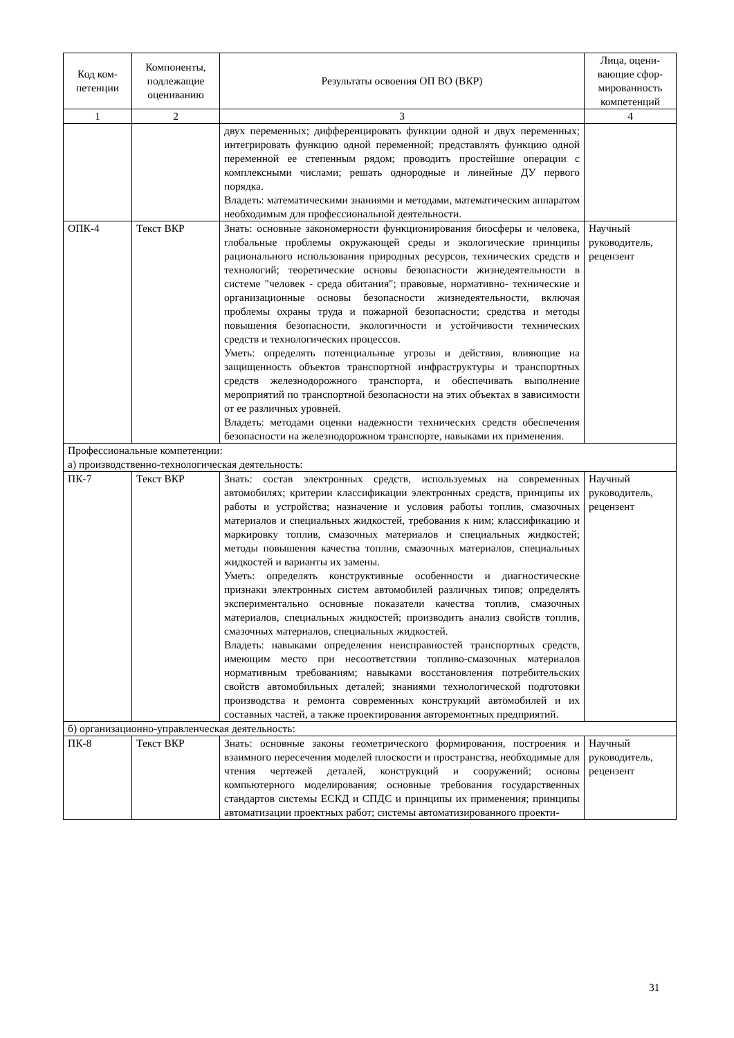| Код ком- петенции | Компоненты, подлежащие оцениванию | Результаты освоения ОП ВО (ВКР) | Лица, оцени-вающие сфор-мированность компетенций |
| --- | --- | --- | --- |
| 1 | 2 | 3 | 4 |
| | | двух переменных; дифференцировать функции одной и двух переменных; интегрировать функцию одной переменной; представлять функцию одной переменной ее степенным рядом; проводить простейшие операции с комплексными числами; решать однородные и линейные ДУ первого порядка. Владеть: математическими знаниями и методами, математическим аппаратом необходимым для профессиональной деятельности. | |
| ОПК-4 | Текст ВКР | Знать: основные закономерности функционирования биосферы и человека, глобальные проблемы окружающей среды и экологические принципы рационального использования природных ресурсов, технических средств и технологий; теоретические основы безопасности жизнедеятельности в системе "человек - среда обитания"; правовые, нормативно- технические и организационные основы безопасности жизнедеятельности, включая проблемы охраны труда и пожарной безопасности; средства и методы повышения безопасности, экологичности и устойчивости технических средств и технологических процессов. Уметь: определять потенциальные угрозы и действия, влияющие на защищенность объектов транспортной инфраструктуры и транспортных средств железнодорожного транспорта, и обеспечивать выполнение мероприятий по транспортной безопасности на этих объектах в зависимости от ее различных уровней. Владеть: методами оценки надежности технических средств обеспечения безопасности на железнодорожном транспорте, навыками их применения. | Научный руководитель, рецензент |
| Профессиональные компетенции: а) производственно-технологическая деятельность: | | | |
| ПК-7 | Текст ВКР | Знать: состав электронных средств, используемых на современных автомобилях; критерии классификации электронных средств, принципы их работы и устройства; назначение и условия работы топлив, смазочных материалов и специальных жидкостей, требования к ним; классификацию и маркировку топлив, смазочных материалов и специальных жидкостей; методы повышения качества топлив, смазочных материалов, специальных жидкостей и варианты их замены. Уметь: определять конструктивные особенности и диагностические признаки электронных систем автомобилей различных типов; определять экспериментально основные показатели качества топлив, смазочных материалов, специальных жидкостей; производить анализ свойств топлив, смазочных материалов, специальных жидкостей. Владеть: навыками определения неисправностей транспортных средств, имеющим место при несоответствии топливо-смазочных материалов нормативным требованиям; навыками восстановления потребительских свойств автомобильных деталей; знаниями технологической подготовки производства и ремонта современных конструкций автомобилей и их составных частей, а также проектирования авторемонтных предприятий. | Научный руководитель, рецензент |
| б) организационно-управленческая деятельность: | | | |
| ПК-8 | Текст ВКР | Знать: основные законы геометрического формирования, построения и взаимного пересечения моделей плоскости и пространства, необходимые для чтения чертежей деталей, конструкций и сооружений; основы компьютерного моделирования; основные требования государственных стандартов системы ЕСКД и СПДС и принципы их применения; принципы автоматизации проектных работ; системы автоматизированного проекти- | Научный руководитель, рецензент |
31